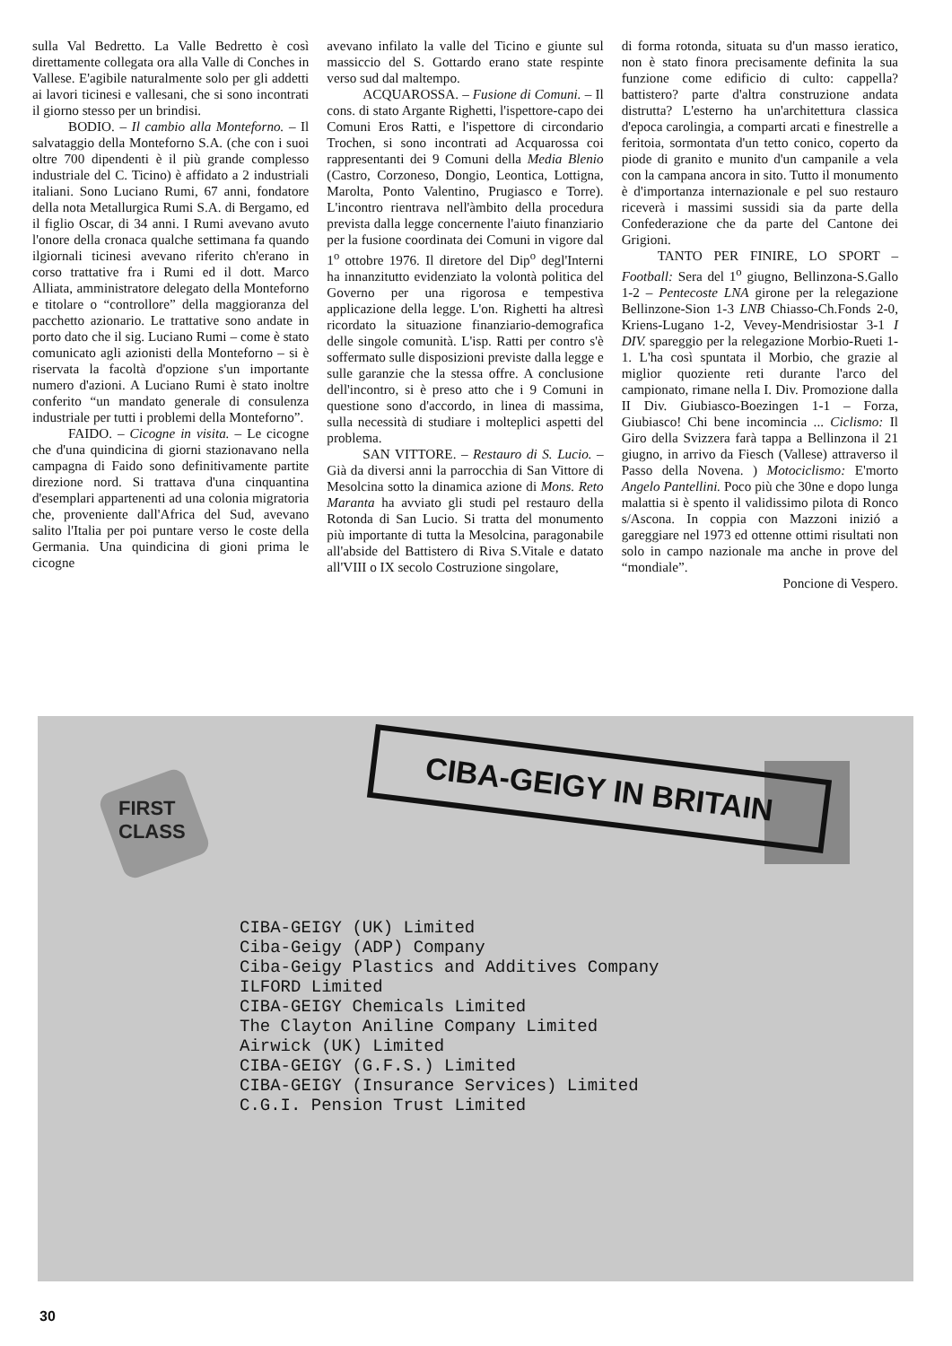sulla Val Bedretto. La Valle Bedretto è così direttamente collegata ora alla Valle di Conches in Vallese. E'agibile naturalmente solo per gli addetti ai lavori ticinesi e vallesani, che si sono incontrati il giorno stesso per un brindisi.
BODIO. – Il cambio alla Monteforno. – Il salvataggio della Monteforno S.A. (che con i suoi oltre 700 dipendenti è il più grande complesso industriale del C. Ticino) è affidato a 2 industriali italiani. Sono Luciano Rumi, 67 anni, fondatore della nota Metallurgica Rumi S.A. di Bergamo, ed il figlio Oscar, di 34 anni. I Rumi avevano avuto l'onore della cronaca qualche settimana fa quando ilgiornali ticinesi avevano riferito ch'erano in corso trattative fra i Rumi ed il dott. Marco Alliata, amministratore delegato della Monteforno e titolare o “controllore” della maggioranza del pacchetto azionario. Le trattative sono andate in porto dato che il sig. Luciano Rumi – come è stato comunicato agli azionisti della Monteforno – si è riservata la facoltà d'opzione s'un importante numero d'azioni. A Luciano Rumi è stato inoltre conferito “un mandato generale di consulenza industriale per tutti i problemi della Monteforno”.
FAIDO. – Cicogne in visita. – Le cicogne che d'una quindicina di giorni stazionavano nella campagna di Faido sono definitivamente partite direzione nord. Si trattava d'una cinquantina d'esemplari appartenenti ad una colonia migratoria che, proveniente dall'Africa del Sud, avevano salito l'Italia per poi puntare verso le coste della Germania. Una quindicina di gioni prima le cicogne
avevano infilato la valle del Ticino e giunte sul massiccio del S. Gottardo erano state respinte verso sud dal maltempo.
ACQUAROSSA. – Fusione di Comuni. – Il cons. di stato Argante Righetti, l'ispettore-capo dei Comuni Eros Ratti, e l'ispettore di circondario Trochen, si sono incontrati ad Acquarossa coi rappresentanti dei 9 Comuni della Media Blenio (Castro, Corzoneso, Dongio, Leontica, Lottigna, Marolta, Ponto Valentino, Prugiasco e Torre). L'incontro rientrava nell'àmbito della procedura prevista dalla legge concernente l'aiuto finanziario per la fusione coordinata dei Comuni in vigore dal 1<sup>o</sup> ottobre 1976. Il diretore del Dip<sup>o</sup> degl'Interni ha innanzitutto evidenziato la volontà politica del Governo per una rigorosa e tempestiva applicazione della legge. L'on. Righetti ha altresì ricordato la situazione finanziario-demografica delle singole comunità. L'isp. Ratti per contro s'è soffermato sulle disposizioni previste dalla legge e sulle garanzie che la stessa offre. A conclusione dell'incontro, si è preso atto che i 9 Comuni in questione sono d'accordo, in linea di massima, sulla necessità di studiare i molteplici aspetti del problema.
SAN VITTORE. – Restauro di S. Lucio. – Già da diversi anni la parrocchia di San Vittore di Mesolcina sotto la dinamica azione di Mons. Reto Maranta ha avviato gli studi pel restauro della Rotonda di San Lucio. Si tratta del monumento più importante di tutta la Mesolcina, paragonabile all'abside del Battistero di Riva S.Vitale e datato all'VIII o IX secolo Costruzione singolare,
di forma rotonda, situata su d'un masso ieratico, non è stato finora precisamente definita la sua funzione come edificio di culto: cappella? battistero? parte d'altra construzione andata distrutta? L'esterno ha un'architettura classica d'epoca carolingia, a comparti arcati e finestrelle a feritoia, sormontata d'un tetto conico, coperto da piode di granito e munito d'un campanile a vela con la campana ancora in sito. Tutto il monumento è d'importanza internazionale e pel suo restauro riceverà i massimi sussidi sia da parte della Confederazione che da parte del Cantone dei Grigioni.
TANTO PER FINIRE, LO SPORT – Football: Sera del 1<sup>o</sup> giugno, Bellinzona-S.Gallo 1-2 – Pentecoste LNA girone per la relegazione Bellinzone-Sion 1-3 LNB Chiasso-Ch.Fonds 2-0, Kriens-Lugano 1-2, Vevey-Mendrisiostar 3-1 I DIV. spareggio per la relegazione Morbio-Rueti 1-1. L'ha così spuntata il Morbio, che grazie al miglior quoziente reti durante l'arco del campionato, rimane nella I. Div. Promozione dalla II Div. Giubiasco-Boezingen 1-1 – Forza, Giubiasco! Chi bene incomincia ... Ciclismo: Il Giro della Svizzera farà tappa a Bellinzona il 21 giugno, in arrivo da Fiesch (Vallese) attraverso il Passo della Novena. ) Motociclismo: E'morto Angelo Pantellini. Poco più che 30ne e dopo lunga malattia si è spento il validissimo pilota di Ronco s/Ascona. In coppia con Mazzoni inizió a gareggiare nel 1973 ed ottenne ottimi risultati non solo in campo nazionale ma anche in prove del “mondiale”.
Poncione di Vespero.
FIRST
CLASS
CIBA-GEIGY IN BRITAIN
CIBA-GEIGY (UK) Limited
Ciba-Geigy (ADP) Company
Ciba-Geigy Plastics and Additives Company
ILFORD Limited
CIBA-GEIGY Chemicals Limited
The Clayton Aniline Company Limited
Airwick (UK) Limited
CIBA-GEIGY (G.F.S.) Limited
CIBA-GEIGY (Insurance Services) Limited
C.G.I. Pension Trust Limited
30